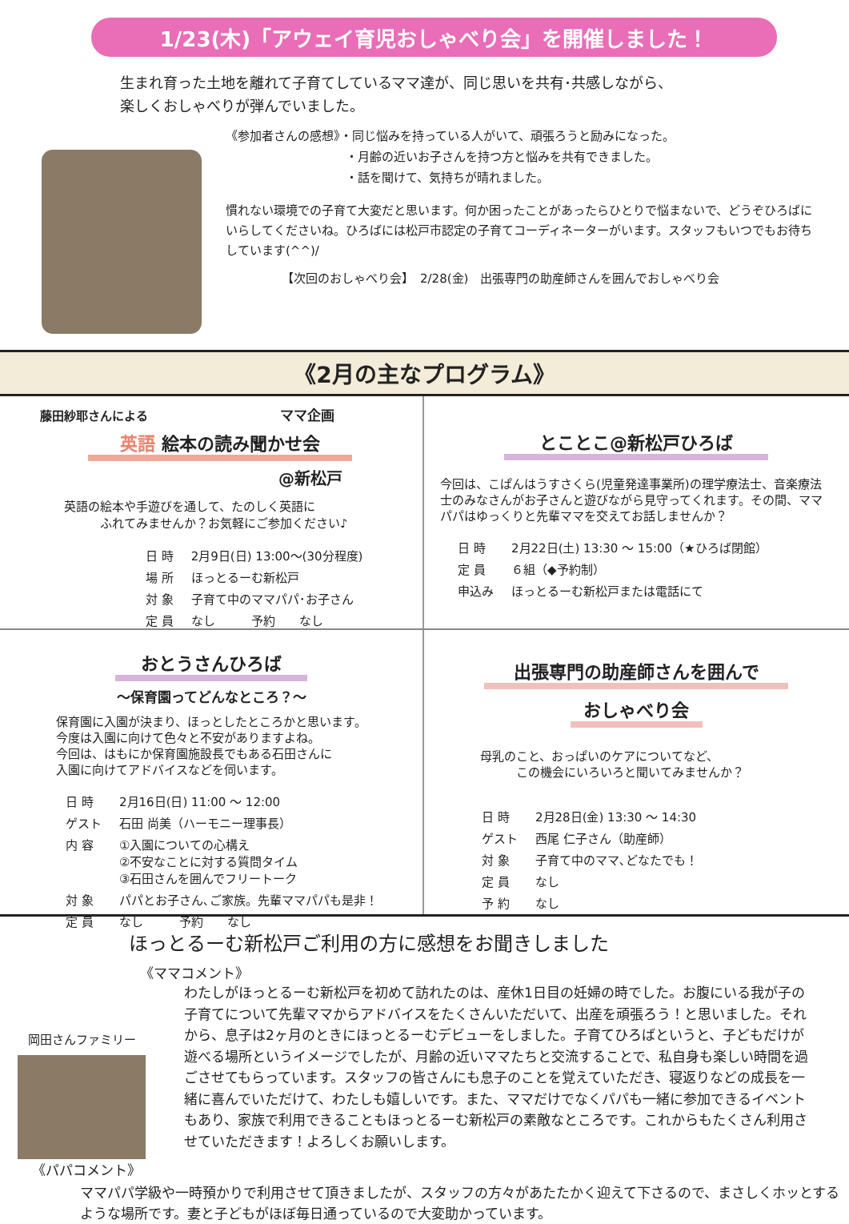1/23(木)「アウェイ育児おしゃべり会」を開催しました！
生まれ育った土地を離れて子育てしているママ達が、同じ思いを共有･共感しながら、
楽しくおしゃべりが弾んでいました。
《参加者さんの感想》・同じ悩みを持っている人がいて、頑張ろうと励みになった。
　　　　　　　　　　・月齢の近いお子さんを持つ方と悩みを共有できました。
　　　　　　　　　　・話を聞けて、気持ちが晴れました。
慣れない環境での子育て大変だと思います。何か困ったことがあったらひとりで悩まないで、どうぞひろばにいらしてくださいね。ひろばには松戸市認定の子育てコーディネーターがいます。スタッフもいつでもお待ちしています(^^)/
【次回のおしゃべり会】　2/28(金)　出張専門の助産師さんを囲んでおしゃべり会
《2月の主なプログラム》
藤田紗耶さんによる　　　　　　　　　　　ママ企画
英語 絵本の読み聞かせ会
@新松戸
英語の絵本や手遊びを通して、たのしく英語に
　　　ふれてみませんか？お気軽にご参加ください♪
| 日 時 | 2月9日(日) 13:00～(30分程度) |
| 場 所 | ほっとるーむ新松戸 |
| 対 象 | 子育て中のママパパ･お子さん |
| 定 員 | なし 予約 なし |
とことこ@新松戸ひろば
今回は、こぱんはうすさくら(児童発達事業所)の理学療法士、音楽療法士のみなさんがお子さんと遊びながら見守ってくれます。その間、ママパパはゆっくりと先輩ママを交えてお話しませんか？
| 日 時 | 2月22日(土) 13:30 ～ 15:00（★ひろば閉館） |
| 定 員 | ６組（◆予約制） |
| 申込み | ほっとるーむ新松戸または電話にて |
おとうさんひろば
～保育園ってどんなところ？～
保育園に入園が決まり、ほっとしたところかと思います。
今度は入園に向けて色々と不安がありますよね。
今回は、はもにか保育園施設長でもある石田さんに
入園に向けてアドバイスなどを伺います。
| 日 時 | 2月16日(日) 11:00 ～ 12:00 |
| ゲスト | 石田 尚美（ハーモニー理事長） |
| 内 容 | ①入園についての心構え ②不安なことに対する質問タイム ③石田さんを囲んでフリートーク |
| 対 象 | パパとお子さん､ご家族。先輩ママパパも是非！ |
| 定 員 | なし 予約 なし |
出張専門の助産師さんを囲んで
おしゃべり会
母乳のこと、おっぱいのケアについてなど、
　　　この機会にいろいろと聞いてみませんか？
| 日 時 | 2月28日(金) 13:30 ～ 14:30 |
| ゲスト | 西尾 仁子さん（助産師） |
| 対 象 | 子育て中のママ､どなたでも！ |
| 定 員 | なし |
| 予 約 | なし |
ほっとるーむ新松戸ご利用の方に感想をお聞きしました
《ママコメント》
岡田さんファミリー
わたしがほっとるーむ新松戸を初めて訪れたのは、産休1日目の妊婦の時でした。お腹にいる我が子の子育てについて先輩ママからアドバイスをたくさんいただいて、出産を頑張ろう！と思いました。それから、息子は2ヶ月のときにほっとるーむデビューをしました。子育てひろばというと、子どもだけが遊べる場所というイメージでしたが、月齢の近いママたちと交流することで、私自身も楽しい時間を過ごさせてもらっています。スタッフの皆さんにも息子のことを覚えていただき、寝返りなどの成長を一緒に喜んでいただけて、わたしも嬉しいです。また、ママだけでなくパパも一緒に参加できるイベントもあり、家族で利用できることもほっとるーむ新松戸の素敵なところです。これからもたくさん利用させていただきます！よろしくお願いします。
《パパコメント》
ママパパ学級や一時預かりで利用させて頂きましたが、スタッフの方々があたたかく迎えて下さるので、まさしくホッとするような場所です。妻と子どもがほぼ毎日通っているので大変助かっています。